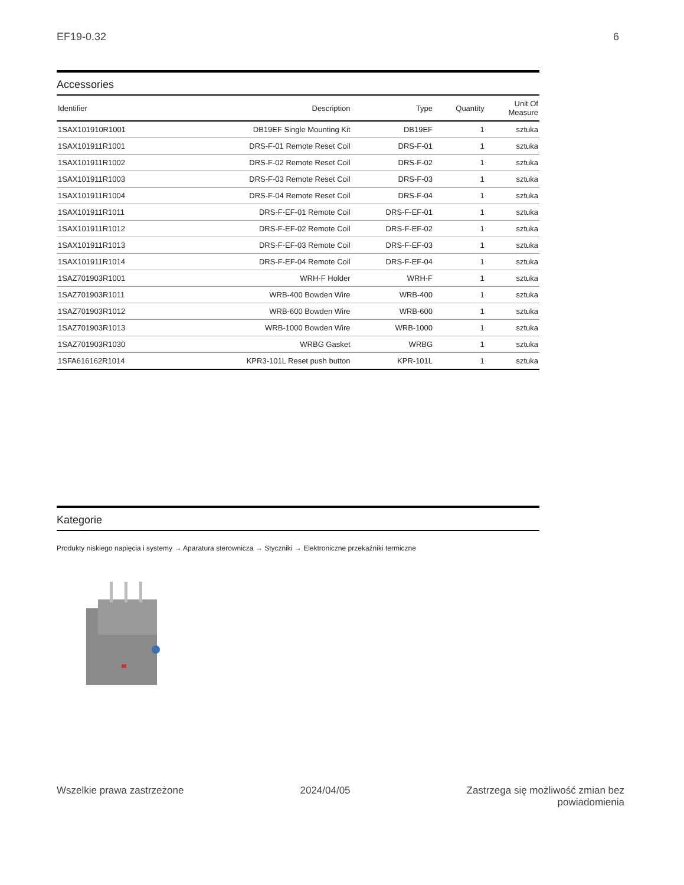EF19-0.32 6
Accessories
| Identifier | Description | Type | Quantity | Unit Of Measure |
| --- | --- | --- | --- | --- |
| 1SAX101910R1001 | DB19EF Single Mounting Kit | DB19EF | 1 | sztuka |
| 1SAX101911R1001 | DRS-F-01 Remote Reset Coil | DRS-F-01 | 1 | sztuka |
| 1SAX101911R1002 | DRS-F-02 Remote Reset Coil | DRS-F-02 | 1 | sztuka |
| 1SAX101911R1003 | DRS-F-03 Remote Reset Coil | DRS-F-03 | 1 | sztuka |
| 1SAX101911R1004 | DRS-F-04 Remote Reset Coil | DRS-F-04 | 1 | sztuka |
| 1SAX101911R1011 | DRS-F-EF-01 Remote Coil | DRS-F-EF-01 | 1 | sztuka |
| 1SAX101911R1012 | DRS-F-EF-02 Remote Coil | DRS-F-EF-02 | 1 | sztuka |
| 1SAX101911R1013 | DRS-F-EF-03 Remote Coil | DRS-F-EF-03 | 1 | sztuka |
| 1SAX101911R1014 | DRS-F-EF-04 Remote Coil | DRS-F-EF-04 | 1 | sztuka |
| 1SAZ701903R1001 | WRH-F Holder | WRH-F | 1 | sztuka |
| 1SAZ701903R1011 | WRB-400 Bowden Wire | WRB-400 | 1 | sztuka |
| 1SAZ701903R1012 | WRB-600 Bowden Wire | WRB-600 | 1 | sztuka |
| 1SAZ701903R1013 | WRB-1000 Bowden Wire | WRB-1000 | 1 | sztuka |
| 1SAZ701903R1030 | WRBG Gasket | WRBG | 1 | sztuka |
| 1SFA616162R1014 | KPR3-101L Reset push button | KPR-101L | 1 | sztuka |
Kategorie
Produkty niskiego napięcia i systemy → Aparatura sterownicza → Styczniki → Elektroniczne przekaźniki termiczne
Wszelkie prawa zastrzeżone 2024/04/05 Zastrzega się możliwość zmian bez
powiadomienia